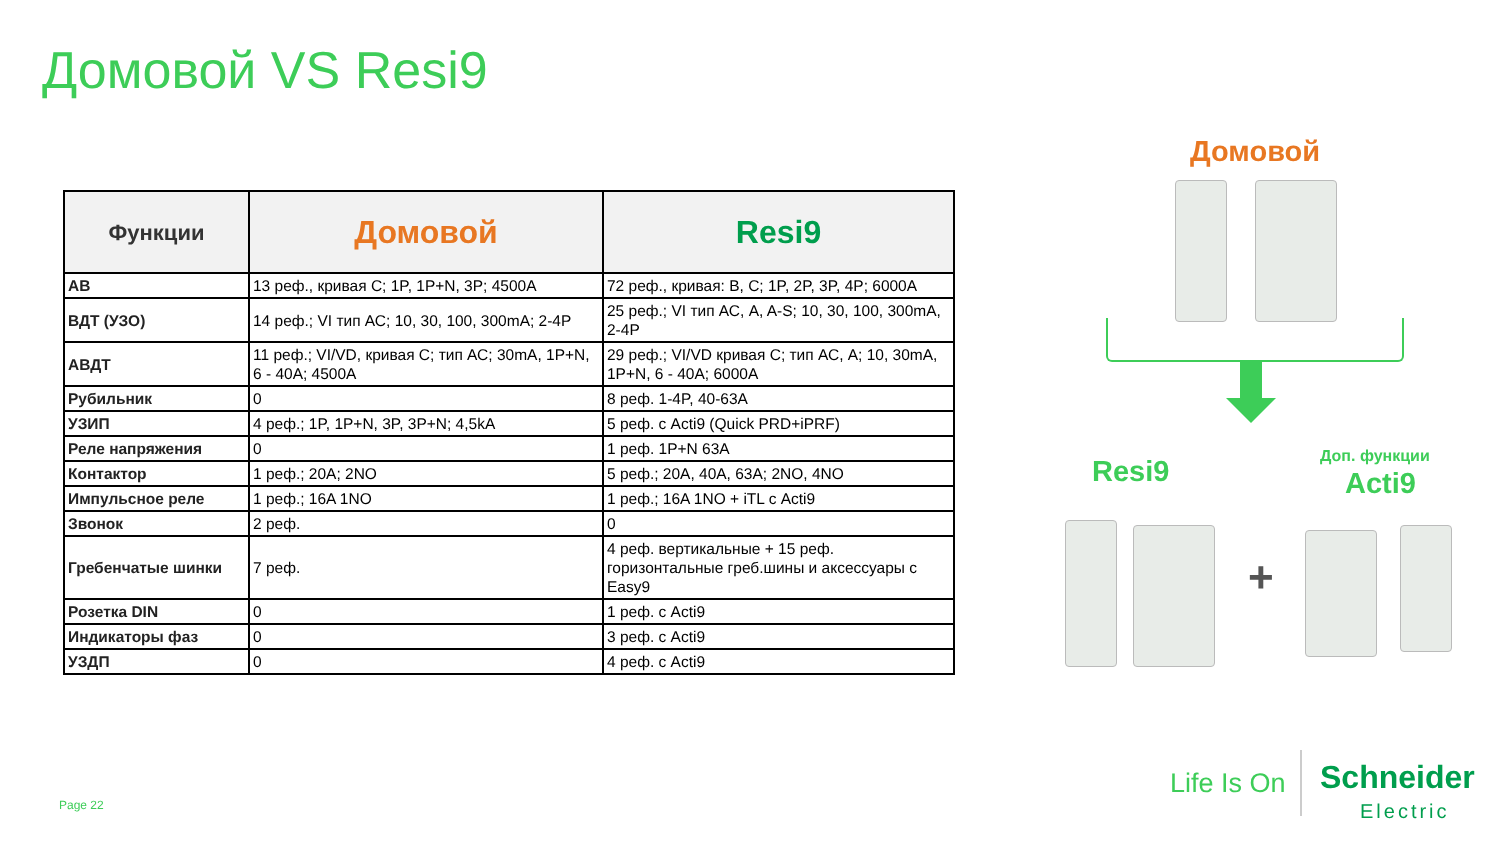Домовой VS Resi9
| Функции | Домовой | Resi9 |
| --- | --- | --- |
| АВ | 13 реф., кривая С; 1P, 1P+N, 3P; 4500A | 72 реф., кривая: B, C; 1P, 2P, 3P, 4P; 6000A |
| ВДТ (УЗО) | 14 реф.; VI тип АС; 10, 30, 100, 300mA; 2-4P | 25 реф.; VI тип АС, A, A-S; 10, 30, 100, 300mA, 2-4P |
| АВДТ | 11 реф.; VI/VD, кривая С; тип АС; 30mA, 1P+N, 6 - 40A; 4500A | 29 реф.; VI/VD кривая С; тип АС, А; 10, 30mA, 1P+N, 6 - 40A; 6000A |
| Рубильник | 0 | 8 реф. 1-4P, 40-63A |
| УЗИП | 4 реф.; 1P, 1P+N, 3P, 3P+N; 4,5kA | 5 реф. с Acti9 (Quick PRD+iPRF) |
| Реле напряжения | 0 | 1 реф. 1P+N 63A |
| Контактор | 1 реф.; 20A; 2NO | 5 реф.; 20A, 40A, 63A; 2NO, 4NO |
| Импульсное реле | 1 реф.; 16A 1NO | 1 реф.; 16A 1NO + iTL с Acti9 |
| Звонок | 2 реф. | 0 |
| Гребенчатые шинки | 7 реф. | 4 реф. вертикальные + 15 реф. горизонтальные греб.шины и аксессуары с Easy9 |
| Розетка DIN | 0 | 1 реф. с Acti9 |
| Индикаторы фаз | 0 | 3 реф. с Acti9 |
| УЗДП | 0 | 4 реф. с Acti9 |
Домовой
Resi9 Доп. функции
Acti9
+
Page 22
Life Is On
Schneider
Electric